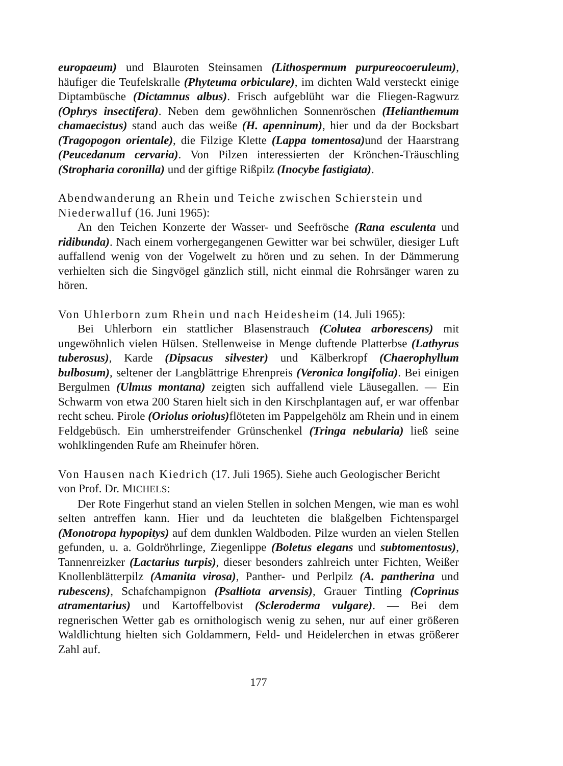europaeum) und Blauroten Steinsamen (Lithospermum purpureocoeruleum), häufiger die Teufelskralle (Phyteuma orbiculare), im dichten Wald versteckt einige Diptambüsche (Dictamnus albus). Frisch aufgeblüht war die Fliegen-Ragwurz (Ophrys insectifera). Neben dem gewöhnlichen Sonnenröschen (Helianthemum chamaecistus) stand auch das weiße (H. apenninum), hier und da der Bocksbart (Tragopogon orientale), die Filzige Klette (Lappa tomentosa) und der Haarstrang (Peucedanum cervaria). Von Pilzen interessierten der Krönchen-Träuschling (Stropharia coronilla) und der giftige Rißpilz (Inocybe fastigiata).
Abendwanderung an Rhein und Teiche zwischen Schierstein und Niederwalluf (16. Juni 1965):
An den Teichen Konzerte der Wasser- und Seefrösche (Rana esculenta und ridibunda). Nach einem vorhergegangenen Gewitter war bei schwüler, diesiger Luft auffallend wenig von der Vogelwelt zu hören und zu sehen. In der Dämmerung verhielten sich die Singvögel gänzlich still, nicht einmal die Rohrsänger waren zu hören.
Von Uhlerborn zum Rhein und nach Heidesheim (14. Juli 1965):
Bei Uhlerborn ein stattlicher Blasenstrauch (Colutea arborescens) mit ungewöhnlich vielen Hülsen. Stellenweise in Menge duftende Platterbse (Lathyrus tuberosus), Karde (Dipsacus silvester) und Kälberkropf (Chaerophyllum bulbosum), seltener der Langblättrige Ehrenpreis (Veronica longifolia). Bei einigen Bergulmen (Ulmus montana) zeigten sich auffallend viele Läusegallen. — Ein Schwarm von etwa 200 Staren hielt sich in den Kirschplantagen auf, er war offenbar recht scheu. Pirole (Oriolus oriolus) flöteten im Pappelgehölz am Rhein und in einem Feldgebüsch. Ein umherstreifender Grünschenkel (Tringa nebularia) ließ seine wohlklingenden Rufe am Rheinufer hören.
Von Hausen nach Kiedrich (17. Juli 1965). Siehe auch Geologischer Bericht von Prof. Dr. MICHELS:
Der Rote Fingerhut stand an vielen Stellen in solchen Mengen, wie man es wohl selten antreffen kann. Hier und da leuchteten die blaßgelben Fichtenspargel (Monotropa hypopitys) auf dem dunklen Waldboden. Pilze wurden an vielen Stellen gefunden, u. a. Goldröhrlinge, Ziegenlippe (Boletus elegans und subtomentosus), Tannenreizker (Lactarius turpis), dieser besonders zahlreich unter Fichten, Weißer Knollenblätterpilz (Amanita virosa), Panther- und Perlpilz (A. pantherina und rubescens), Schafchampignon (Psalliota arvensis), Grauer Tintling (Coprinus atramentarius) und Kartoffelbovist (Scleroderma vulgare). — Bei dem regnerischen Wetter gab es ornithologisch wenig zu sehen, nur auf einer größeren Waldlichtung hielten sich Goldammern, Feld- und Heidelerchen in etwas größerer Zahl auf.
177